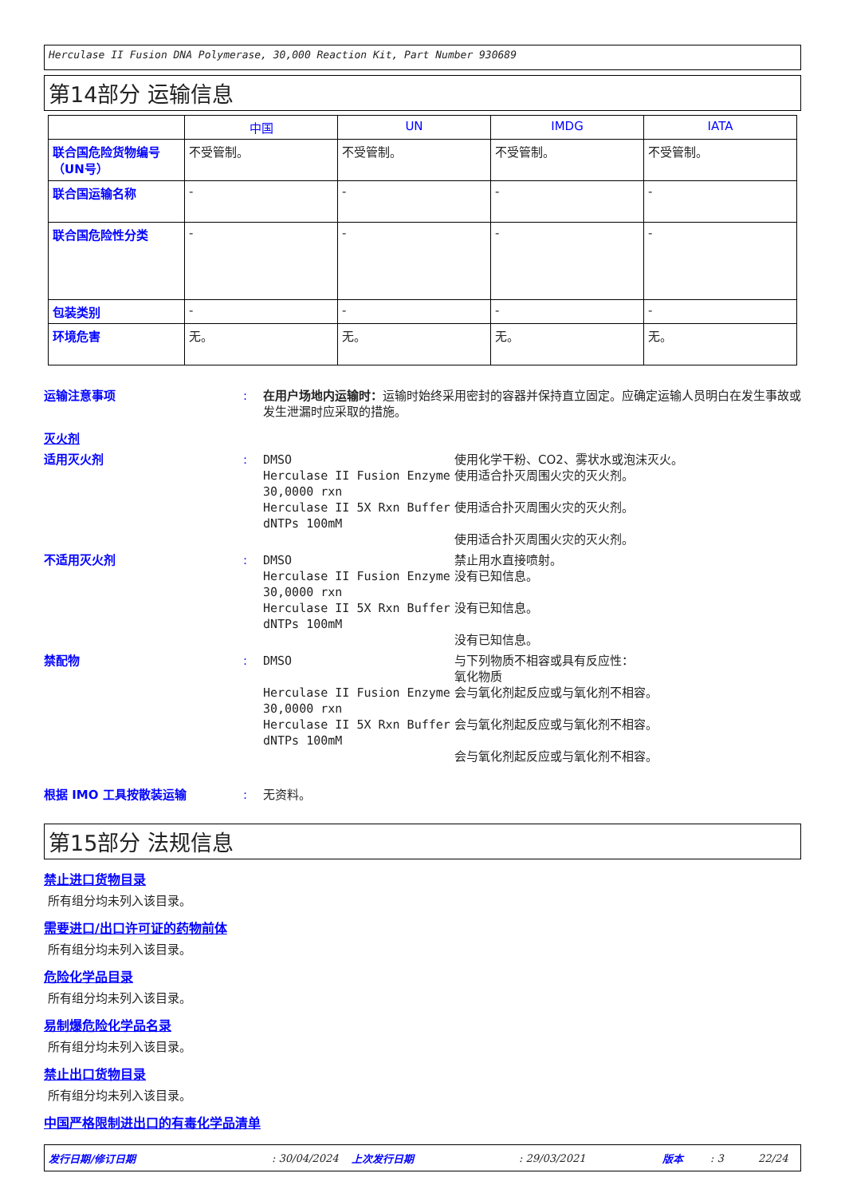Herculase II Fusion DNA Polymerase, 30,000 Reaction Kit, Part Number 930689
第14部分 运输信息
| | 中国 | UN | IMDG | IATA |
| --- | --- | --- | --- | --- |
| 联合国危险货物编号（UN号） | 不受管制。 | 不受管制。 | 不受管制。 | 不受管制。 |
| 联合国运输名称 | - | - | - | - |
| 联合国危险性分类 | - | - | - | - |
| 包装类别 | - | - | - | - |
| 环境危害 | 无。 | 无。 | 无。 | 无。 |
运输注意事项 : 在用户场地内运输时：运输时始终采用密封的容器并保持直立固定。应确定运输人员明白在发生事故或发生泄漏时应采取的措施。
灭火剂
适用灭火剂 : DMSO
Herculase II Fusion Enzyme 30,0000 rxn
Herculase II 5X Rxn Buffer
dNTPs 100mM
使用化学干粉、CO2、雾状水或泡沫灭火。
使用适合扑灭周围火灾的灭火剂。
使用适合扑灭周围火灾的灭火剂。
使用适合扑灭周围火灾的灭火剂。
不适用灭火剂 : DMSO
Herculase II Fusion Enzyme 30,0000 rxn
Herculase II 5X Rxn Buffer
dNTPs 100mM
禁止用水直接喷射。
没有已知信息。
没有已知信息。
没有已知信息。
禁配物 : DMSO
Herculase II Fusion Enzyme 30,0000 rxn
Herculase II 5X Rxn Buffer
dNTPs 100mM
与下列物质不相容或具有反应性：
氧化物质
会与氧化剂起反应或与氧化剂不相容。
会与氧化剂起反应或与氧化剂不相容。
会与氧化剂起反应或与氧化剂不相容。
根据 IMO 工具按散装运输 : 无资料。
第15部分 法规信息
禁止进口货物目录
所有组分均未列入该目录。
需要进口/出口许可证的药物前体
所有组分均未列入该目录。
危险化学品目录
所有组分均未列入该目录。
易制爆危险化学品名录
所有组分均未列入该目录。
禁止出口货物目录
所有组分均未列入该目录。
中国严格限制进出口的有毒化学品清单
发行日期/修订日期: 30/04/2024 上次发行日期: 29/03/2021 版本: 3 22/24